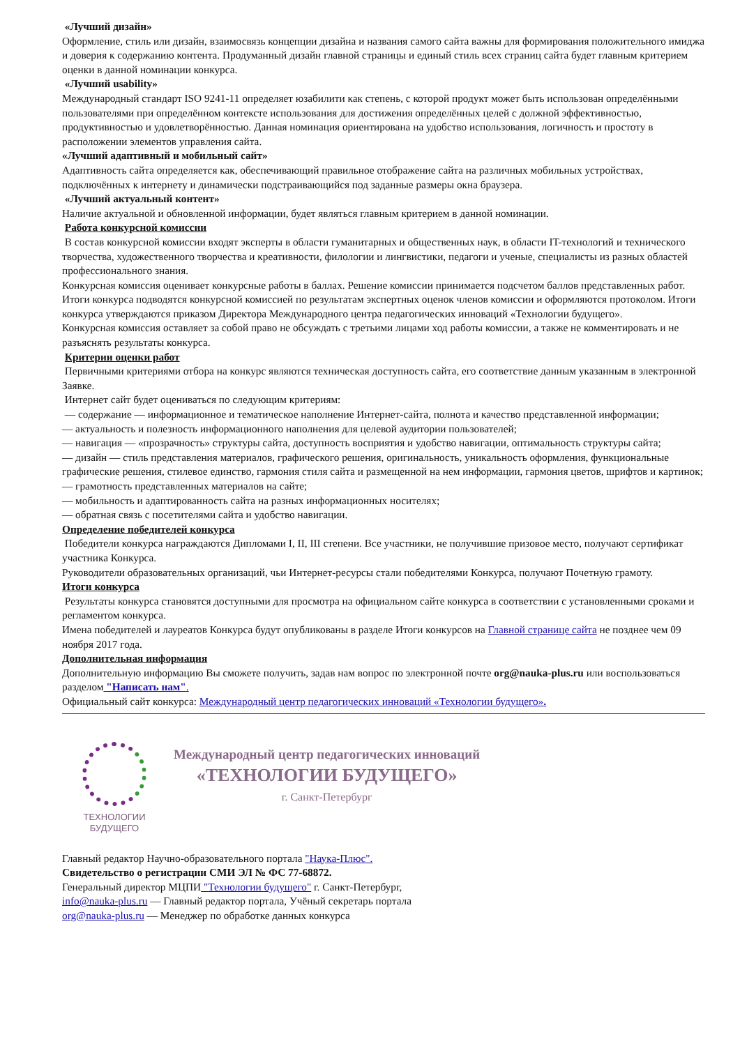«Лучший дизайн»
Оформление, стиль или дизайн, взаимосвязь концепции дизайна и названия самого сайта важны для формирования положительного имиджа и доверия к содержанию контента. Продуманный дизайн главной страницы и единый стиль всех страниц сайта будет главным критерием оценки в данной номинации конкурса.
«Лучший usability»
Международный стандарт ISO 9241-11 определяет юзабилити как степень, с которой продукт может быть использован определёнными пользователями при определённом контексте использования для достижения определённых целей с должной эффективностью, продуктивностью и удовлетворённостью. Данная номинация ориентирована на удобство использования, логичность и простоту в расположении элементов управления сайта.
«Лучший адаптивный и мобильный сайт»
Адаптивность сайта определяется как, обеспечивающий правильное отображение сайта на различных мобильных устройствах, подключённых к интернету и динамически подстраивающийся под заданные размеры окна браузера.
«Лучший актуальный контент»
Наличие актуальной и обновленной информации, будет являться главным критерием в данной номинации.
Работа конкурсной комиссии
В состав конкурсной комиссии входят эксперты в области гуманитарных и общественных наук, в области IT-технологий и технического творчества, художественного творчества и креативности, филологии и лингвистики, педагоги и ученые, специалисты из разных областей профессионального знания.
Конкурсная комиссия оценивает конкурсные работы в баллах. Решение комиссии принимается подсчетом баллов представленных работ. Итоги конкурса подводятся конкурсной комиссией по результатам экспертных оценок членов комиссии и оформляются протоколом. Итоги конкурса утверждаются приказом Директора Международного центра педагогических инноваций «Технологии будущего».
Конкурсная комиссия оставляет за собой право не обсуждать с третьими лицами ход работы комиссии, а также не комментировать и не разъяснять результаты конкурса.
Критерии оценки работ
Первичными критериями отбора на конкурс являются техническая доступность сайта, его соответствие данным указанным в электронной Заявке.
Интернет сайт будет оцениваться по следующим критериям:
— содержание — информационное и тематическое наполнение Интернет-сайта, полнота и качество представленной информации;
— актуальность и полезность информационного наполнения для целевой аудитории пользователей;
— навигация — «прозрачность» структуры сайта, доступность восприятия и удобство навигации, оптимальность структуры сайта;
— дизайн — стиль представления материалов, графического решения, оригинальность, уникальность оформления, функциональные графические решения, стилевое единство, гармония стиля сайта и размещенной на нем информации, гармония цветов, шрифтов и картинок;
— грамотность представленных материалов на сайте;
— мобильность и адаптированность сайта на разных информационных носителях;
— обратная связь с посетителями сайта и удобство навигации.
Определение победителей конкурса
Победители конкурса награждаются Дипломами I, II, III степени. Все участники, не получившие призовое место, получают сертификат участника Конкурса.
Руководители образовательных организаций, чьи Интернет-ресурсы стали победителями Конкурса, получают Почетную грамоту.
Итоги конкурса
Результаты конкурса становятся доступными для просмотра на официальном сайте конкурса в соответствии с установленными сроками и регламентом конкурса.
Имена победителей и лауреатов Конкурса будут опубликованы в разделе Итоги конкурсов на Главной странице сайта не позднее чем 09 ноября 2017 года.
Дополнительная информация
Дополнительную информацию Вы сможете получить, задав нам вопрос по электронной почте org@nauka-plus.ru или воспользоваться разделом "Написать нам".
Официальный сайт конкурса: Международный центр педагогических инноваций «Технологии будущего».
ТЕХНОЛОГИИ
БУДУЩЕГО
Международный центр педагогических инноваций
«ТЕХНОЛОГИИ БУДУЩЕГО»
г. Санкт-Петербург
Главный редактор Научно-образовательного портала "Наука-Плюс".
Свидетельство о регистрации СМИ ЭЛ № ФС 77-68872.
Генеральный директор МЦПИ "Технологии будущего" г. Санкт-Петербург,
info@nauka-plus.ru — Главный редактор портала, Учёный секретарь портала
org@nauka-plus.ru — Менеджер по обработке данных конкурса